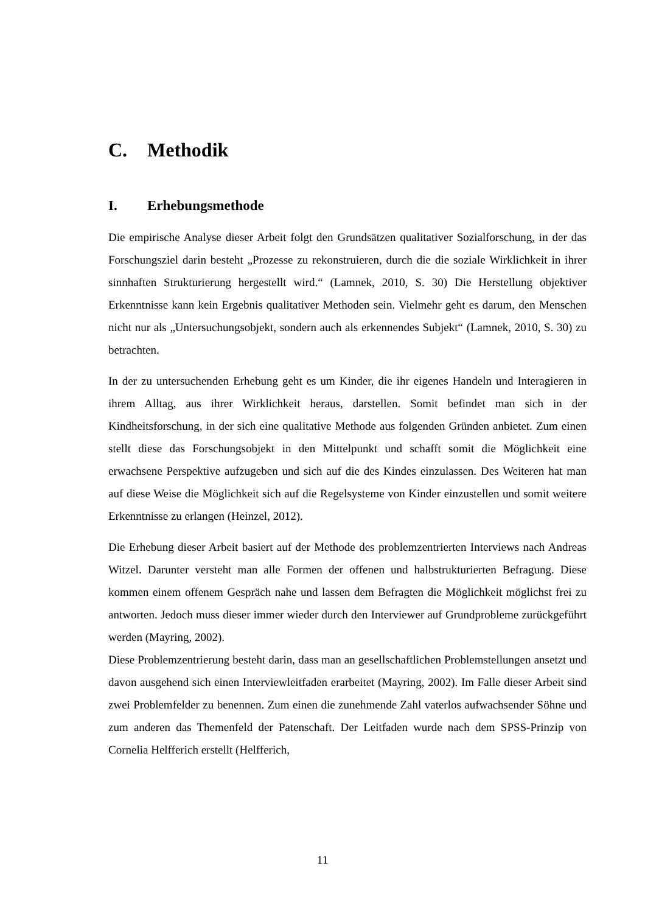C. Methodik
I. Erhebungsmethode
Die empirische Analyse dieser Arbeit folgt den Grundsätzen qualitativer Sozialforschung, in der das Forschungsziel darin besteht „Prozesse zu rekonstruieren, durch die die soziale Wirklichkeit in ihrer sinnhaften Strukturierung hergestellt wird.“ (Lamnek, 2010, S. 30) Die Herstellung objektiver Erkenntnisse kann kein Ergebnis qualitativer Methoden sein. Vielmehr geht es darum, den Menschen nicht nur als „Untersuchungsobjekt, sondern auch als erkennendes Subjekt“ (Lamnek, 2010, S. 30) zu betrachten.
In der zu untersuchenden Erhebung geht es um Kinder, die ihr eigenes Handeln und Interagieren in ihrem Alltag, aus ihrer Wirklichkeit heraus, darstellen. Somit befindet man sich in der Kindheitsforschung, in der sich eine qualitative Methode aus folgenden Gründen anbietet. Zum einen stellt diese das Forschungsobjekt in den Mittelpunkt und schafft somit die Möglichkeit eine erwachsene Perspektive aufzugeben und sich auf die des Kindes einzulassen. Des Weiteren hat man auf diese Weise die Möglichkeit sich auf die Regelsysteme von Kinder einzustellen und somit weitere Erkenntnisse zu erlangen (Heinzel, 2012).
Die Erhebung dieser Arbeit basiert auf der Methode des problemzentrierten Interviews nach Andreas Witzel. Darunter versteht man alle Formen der offenen und halbstrukturierten Befragung. Diese kommen einem offenem Gespräch nahe und lassen dem Befragten die Möglichkeit möglichst frei zu antworten. Jedoch muss dieser immer wieder durch den Interviewer auf Grundprobleme zurückgeführt werden (Mayring, 2002).
Diese Problemzentrierung besteht darin, dass man an gesellschaftlichen Problemstellungen ansetzt und davon ausgehend sich einen Interviewleitfaden erarbeitet (Mayring, 2002). Im Falle dieser Arbeit sind zwei Problemfelder zu benennen. Zum einen die zunehmende Zahl vaterlos aufwachsender Söhne und zum anderen das Themenfeld der Patenschaft. Der Leitfaden wurde nach dem SPSS-Prinzip von Cornelia Helfferich erstellt (Helfferich,
11